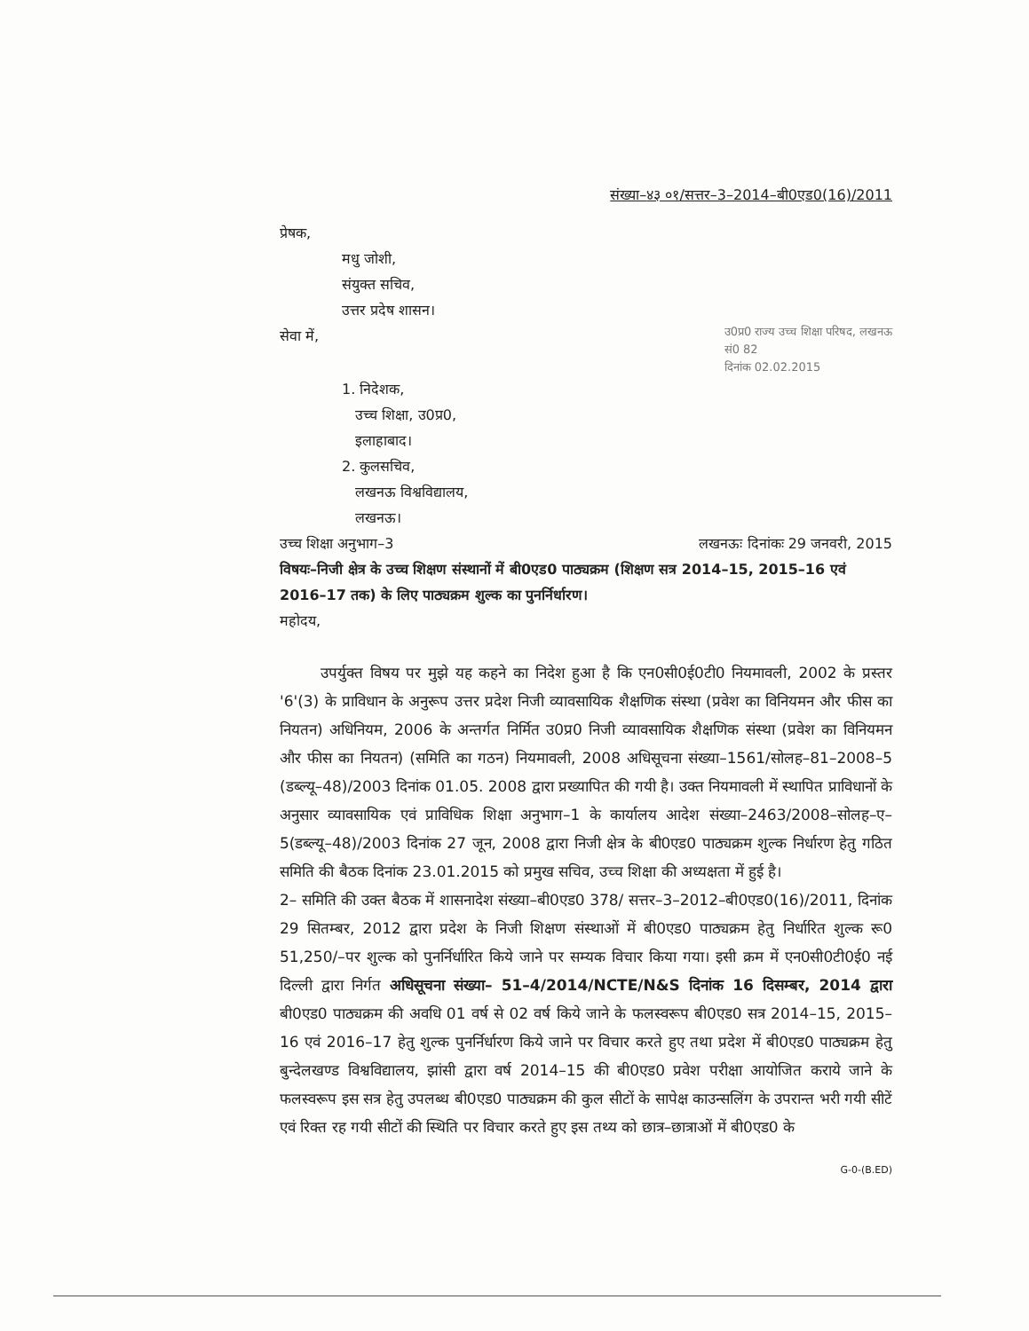संख्या–४३ ०१/सत्तर–3–2014–बी0एड0(16)/2011
प्रेषक,
मधु जोशी,
संयुक्त सचिव,
उत्तर प्रदेष शासन।
सेवा में,
उ0प्र0 राज्य उच्च शिक्षा परिषद, लखनऊ
सं0 82
दिनांक 02.02.2015
1. निदेशक,
उच्च शिक्षा, उ0प्र0,
इलाहाबाद।
2. कुलसचिव,
लखनऊ विश्वविद्यालय,
लखनऊ।
उच्च शिक्षा अनुभाग–3 लखनऊः दिनांकः 29 जनवरी, 2015
विषयः–निजी क्षेत्र के उच्च शिक्षण संस्थानों में बी0एड0 पाठ्यक्रम (शिक्षण सत्र 2014–15, 2015–16 एवं 2016–17 तक) के लिए पाठ्यक्रम शुल्क का पुनर्निर्धारण।
महोदय,
उपर्युक्त विषय पर मुझे यह कहने का निदेश हुआ है कि एन0सी0ई0टी0 नियमावली, 2002 के प्रस्तर '6'(3) के प्राविधान के अनुरूप उत्तर प्रदेश निजी व्यावसायिक शैक्षणिक संस्था (प्रवेश का विनियमन और फीस का नियतन) अधिनियम, 2006 के अन्तर्गत निर्मित उ0प्र0 निजी व्यावसायिक शैक्षणिक संस्था (प्रवेश का विनियमन और फीस का नियतन) (समिति का गठन) नियमावली, 2008 अधिसूचना संख्या–1561/सोलह–81–2008–5 (डब्ल्यू–48)/2003 दिनांक 01.05. 2008 द्वारा प्रख्यापित की गयी है। उक्त नियमावली में स्थापित प्राविधानों के अनुसार व्यावसायिक एवं प्राविधिक शिक्षा अनुभाग–1 के कार्यालय आदेश संख्या–2463/2008–सोलह–ए–5(डब्ल्यू–48)/2003 दिनांक 27 जून, 2008 द्वारा निजी क्षेत्र के बी0एड0 पाठ्यक्रम शुल्क निर्धारण हेतु गठित समिति की बैठक दिनांक 23.01.2015 को प्रमुख सचिव, उच्च शिक्षा की अध्यक्षता में हुई है।
2– समिति की उक्त बैठक में शासनादेश संख्या–बी0एड0 378/ सत्तर–3–2012–बी0एड0(16)/2011, दिनांक 29 सितम्बर, 2012 द्वारा प्रदेश के निजी शिक्षण संस्थाओं में बी0एड0 पाठ्यक्रम हेतु निर्धारित शुल्क रू0 51,250/–पर शुल्क को पुनर्निर्धारित किये जाने पर सम्यक विचार किया गया। इसी क्रम में एन0सी0टी0ई0 नई दिल्ली द्वारा निर्गत अधिसूचना संख्या– 51–4/2014/NCTE/N&S दिनांक 16 दिसम्बर, 2014 द्वारा बी0एड0 पाठ्यक्रम की अवधि 01 वर्ष से 02 वर्ष किये जाने के फलस्वरूप बी0एड0 सत्र 2014–15, 2015–16 एवं 2016–17 हेतु शुल्क पुनर्निर्धारण किये जाने पर विचार करते हुए तथा प्रदेश में बी0एड0 पाठ्यक्रम हेतु बुन्देलखण्ड विश्वविद्यालय, झांसी द्वारा वर्ष 2014–15 की बी0एड0 प्रवेश परीक्षा आयोजित कराये जाने के फलस्वरूप इस सत्र हेतु उपलब्ध बी0एड0 पाठ्यक्रम की कुल सीटों के सापेक्ष काउन्सलिंग के उपरान्त भरी गयी सीटें एवं रिक्त रह गयी सीटों की स्थिति पर विचार करते हुए इस तथ्य को छात्र–छात्राओं में बी0एड0 के
G-0-(B.ED)